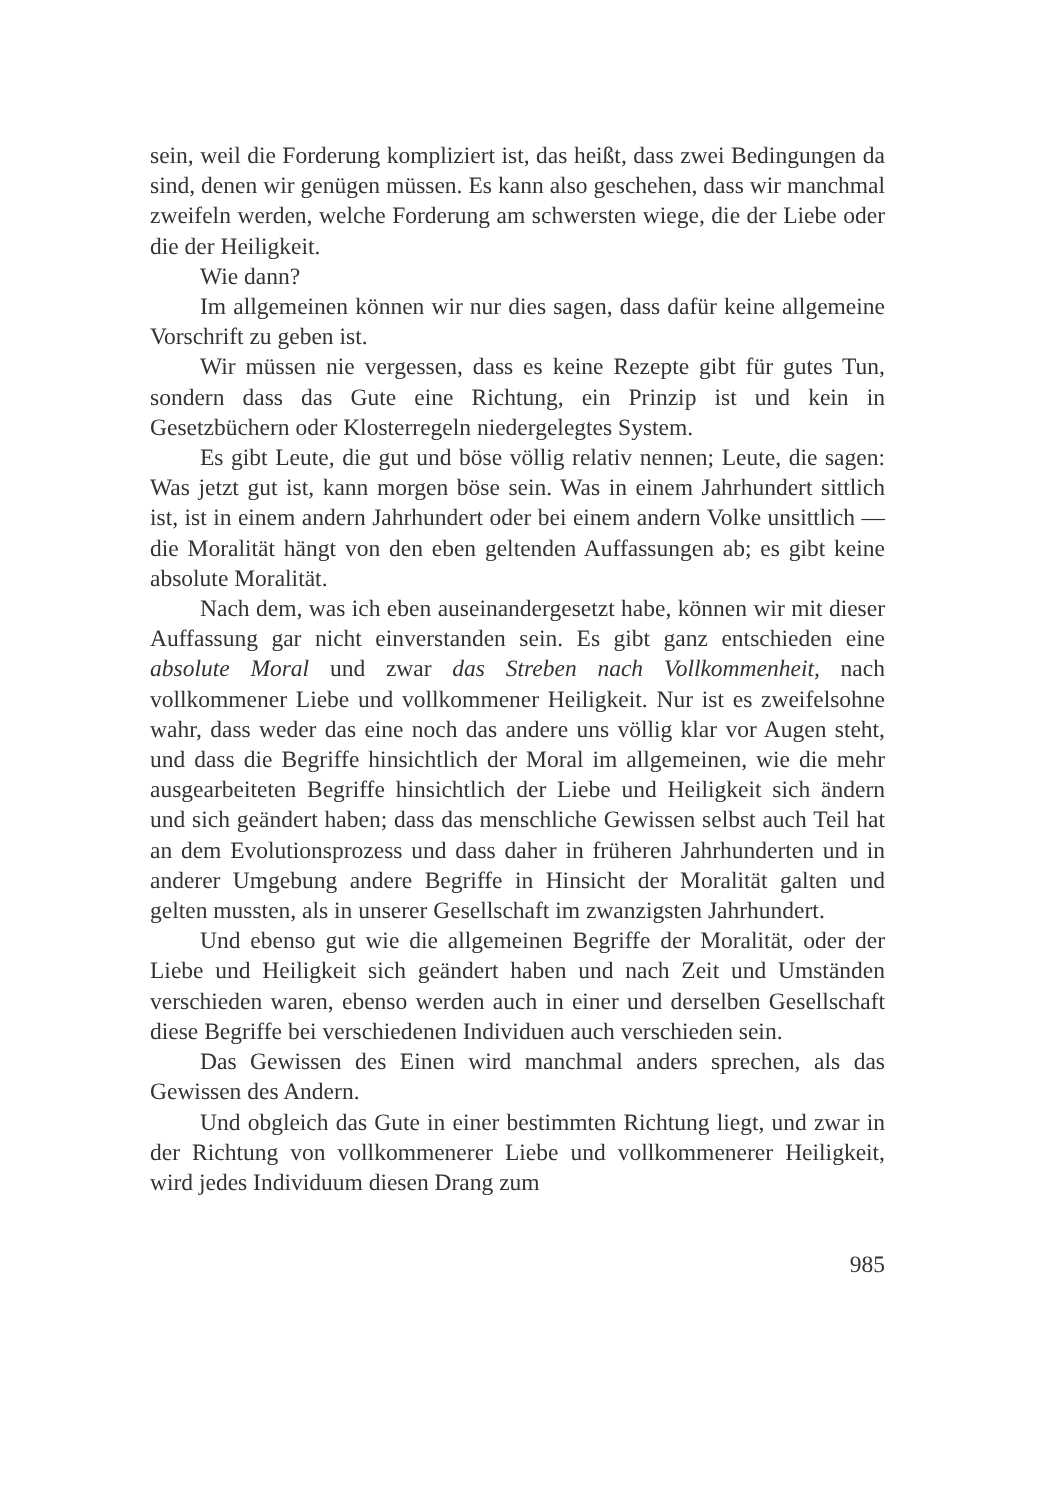sein, weil die Forderung kompliziert ist, das heißt, dass zwei Bedingungen da sind, denen wir genügen müssen. Es kann also geschehen, dass wir manchmal zweifeln werden, welche Forderung am schwersten wiege, die der Liebe oder die der Heiligkeit.
Wie dann?
Im allgemeinen können wir nur dies sagen, dass dafür keine allgemeine Vorschrift zu geben ist.
Wir müssen nie vergessen, dass es keine Rezepte gibt für gutes Tun, sondern dass das Gute eine Richtung, ein Prinzip ist und kein in Gesetzbüchern oder Klosterregeln niedergelegtes System.
Es gibt Leute, die gut und böse völlig relativ nennen; Leute, die sagen: Was jetzt gut ist, kann morgen böse sein. Was in einem Jahrhundert sittlich ist, ist in einem andern Jahrhundert oder bei einem andern Volke unsittlich — die Moralität hängt von den eben geltenden Auffassungen ab; es gibt keine absolute Moralität.
Nach dem, was ich eben auseinandergesetzt habe, können wir mit dieser Auffassung gar nicht einverstanden sein. Es gibt ganz entschieden eine absolute Moral und zwar das Streben nach Vollkommenheit, nach vollkommener Liebe und vollkommener Heiligkeit. Nur ist es zweifelsohne wahr, dass weder das eine noch das andere uns völlig klar vor Augen steht, und dass die Begriffe hinsichtlich der Moral im allgemeinen, wie die mehr ausgearbeiteten Begriffe hinsichtlich der Liebe und Heiligkeit sich ändern und sich geändert haben; dass das menschliche Gewissen selbst auch Teil hat an dem Evolutionsprozess und dass daher in früheren Jahrhunderten und in anderer Umgebung andere Begriffe in Hinsicht der Moralität galten und gelten mussten, als in unserer Gesellschaft im zwanzigsten Jahrhundert.
Und ebenso gut wie die allgemeinen Begriffe der Moralität, oder der Liebe und Heiligkeit sich geändert haben und nach Zeit und Umständen verschieden waren, ebenso werden auch in einer und derselben Gesellschaft diese Begriffe bei verschiedenen Individuen auch verschieden sein.
Das Gewissen des Einen wird manchmal anders sprechen, als das Gewissen des Andern.
Und obgleich das Gute in einer bestimmten Richtung liegt, und zwar in der Richtung von vollkommenerer Liebe und vollkommenerer Heiligkeit, wird jedes Individuum diesen Drang zum
985